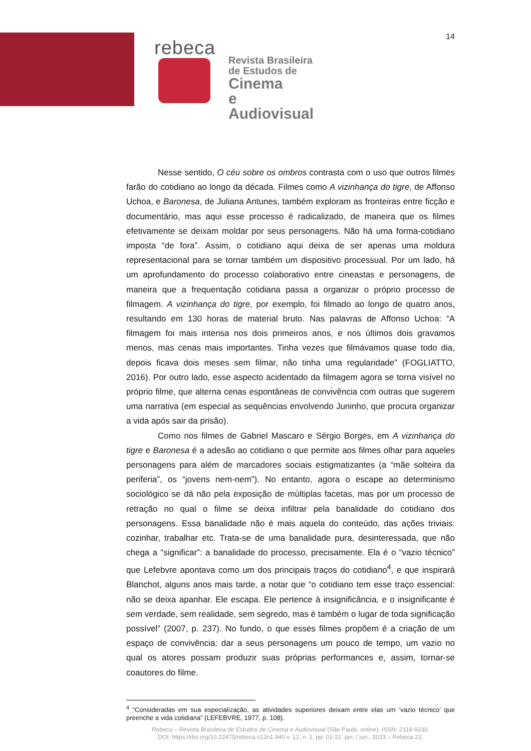14
rebeca
Revista Brasileira
de Estudos de
Cinema
e Audiovisual
Nesse sentido, O céu sobre os ombros contrasta com o uso que outros filmes farão do cotidiano ao longo da década. Filmes como A vizinhança do tigre, de Affonso Uchoa, e Baronesa, de Juliana Antunes, também exploram as fronteiras entre ficção e documentário, mas aqui esse processo é radicalizado, de maneira que os filmes efetivamente se deixam moldar por seus personagens. Não há uma forma-cotidiano imposta “de fora”. Assim, o cotidiano aqui deixa de ser apenas uma moldura representacional para se tornar também um dispositivo processual. Por um lado, há um aprofundamento do processo colaborativo entre cineastas e personagens, de maneira que a frequentação cotidiana passa a organizar o próprio processo de filmagem. A vizinhança do tigre, por exemplo, foi filmado ao longo de quatro anos, resultando em 130 horas de material bruto. Nas palavras de Affonso Uchoa: “A filmagem foi mais intensa nos dois primeiros anos, e nos últimos dois gravamos menos, mas cenas mais importantes. Tinha vezes que filmávamos quase todo dia, depois ficava dois meses sem filmar, não tinha uma regularidade” (FOGLIATTO, 2016). Por outro lado, esse aspecto acidentado da filmagem agora se torna visível no próprio filme, que alterna cenas espontâneas de convivência com outras que sugerem uma narrativa (em especial as sequências envolvendo Juninho, que procura organizar a vida após sair da prisão).
Como nos filmes de Gabriel Mascaro e Sérgio Borges, em A vizinhança do tigre e Baronesa é a adesão ao cotidiano o que permite aos filmes olhar para aqueles personagens para além de marcadores sociais estigmatizantes (a “mãe solteira da periferia”, os “jovens nem-nem”). No entanto, agora o escape ao determinismo sociológico se dá não pela exposição de múltiplas facetas, mas por um processo de retração no qual o filme se deixa infiltrar pela banalidade do cotidiano dos personagens. Essa banalidade não é mais aquela do conteúdo, das ações triviais: cozinhar, trabalhar etc. Trata-se de uma banalidade pura, desinteressada, que não chega a “significar”: a banalidade do processo, precisamente. Ela é o “vazio técnico” que Lefebvre apontava como um dos principais traços do cotidiano<sup>4</sup>, e que inspirará Blanchot, alguns anos mais tarde, a notar que “o cotidiano tem esse traço essencial: não se deixa apanhar. Ele escapa. Ele pertence à insignificância, e o insignificante é sem verdade, sem realidade, sem segredo, mas é também o lugar de toda significação possível” (2007, p. 237). No fundo, o que esses filmes propõem é a criação de um espaço de convivência: dar a seus personagens um pouco de tempo, um vazio no qual os atores possam produzir suas próprias performances e, assim, tornar-se coautores do filme.
<sup>4</sup> “Consideradas em sua especialização, as atividades superiores deixam entre elas um ‘vazio técnico’ que preenche a vida cotidiana” (LEFEBVRE, 1977, p. 108).
Rebeca – Revista Brasileira de Estudos de Cinema e Audiovisual (São Paulo, online). ISSN: 2316-9230.
DOI: https://doi.org/10.22475/rebeca.v12n1.940 v. 12, n. 1, pp. 01-22, jan. / jun., 2023 – Rebeca 23.